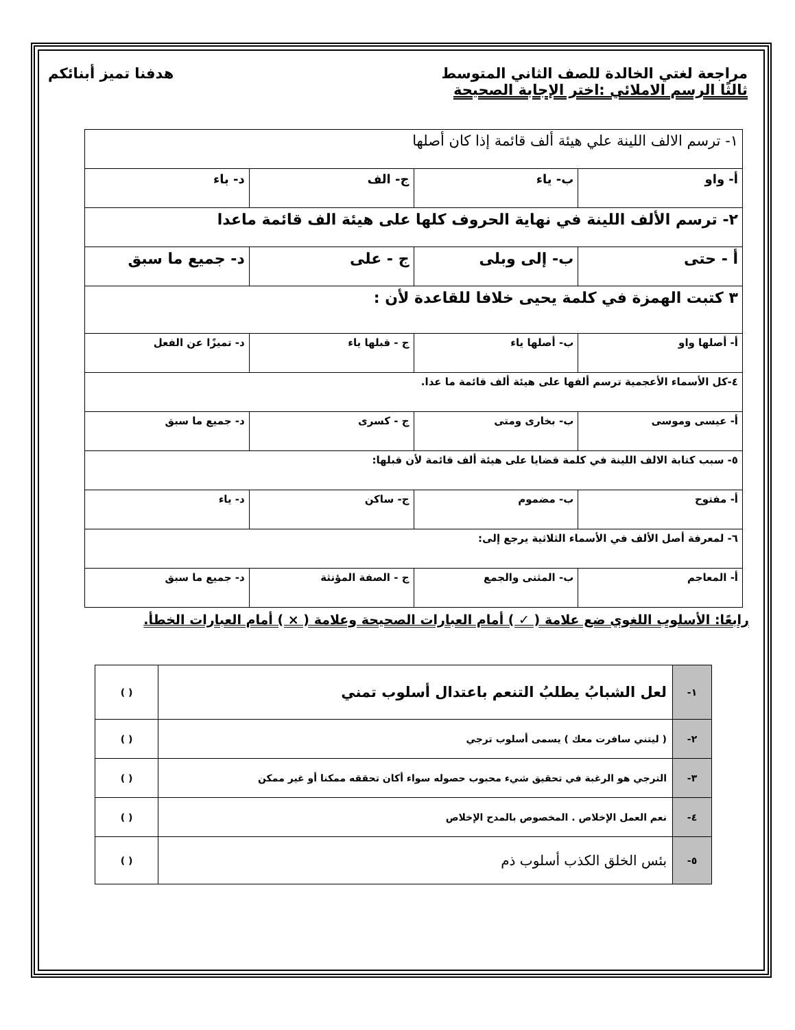مراجعة لغتي الخالدة للصف الثاني المتوسط هدفنا تميز أبنائكم
ثالثًا الرسم الاملائي :اختر الإجابة الصحيحة
| ١- ترسم الالف اللينة علي هيئة ألف قائمة إذا كان أصلها | | | |
| أ- واو | ب- ياء | ج- الف | د- باء |
| ٢- ترسم الألف اللينة في نهاية الحروف كلها على هيئة الف قائمة ماعدا | | | |
| أ - حتى | ب- إلى وبلى | ج - على | د- جميع ما سبق |
| ٣ كتبت الهمزة في كلمة يحيى خلافا للقاعدة لأن : | | | |
| أ- أصلها واو | ب- أصلها ياء | ج - قبلها ياء | د- تميزًا عن الفعل |
| ٤-كل الأسماء الأعجمية ترسم ألفها على هيئة ألف قائمة ما عدا. | | | |
| أ- عيسى وموسى | ب- بخارى ومتى | ج - كسرى | د- جميع ما سبق |
| ٥- سبب كتابة الالف اللينة في كلمة قضايا على هيئة ألف قائمة لأن قبلها: | | | |
| أ- مفتوح | ب- مضموم | ج- ساكن | د- ياء |
| ٦- لمعرفة أصل الألف في الأسماء الثلاثية يرجع إلى: | | | |
| أ- المعاجم | ب- المثنى والجمع | ج - الصفة المؤنثة | د- جميع ما سبق |
رابعًا: الأسلوب اللغوي ضع علامة ( ✓ ) أمام العبارات الصحيحة وعلامة ( × ) أمام العبارات الخطأ.
| ١- | لعل الشبابُ يطلبُ التنعم باعتدال أسلوب تمني | ( ) |
| ٢- | ( ليتني سافرت معك ) يسمى أسلوب ترجي | ( ) |
| ٣- | الترجي هو الرغبة في تحقيق شيء محبوب حصوله سواء أكان تحققه ممكنا أو غير ممكن | ( ) |
| ٤- | نعم العمل الإخلاص . المخصوص بالمدح الإخلاص | ( ) |
| ٥- | بئس الخلق الكذب أسلوب ذم | ( ) |